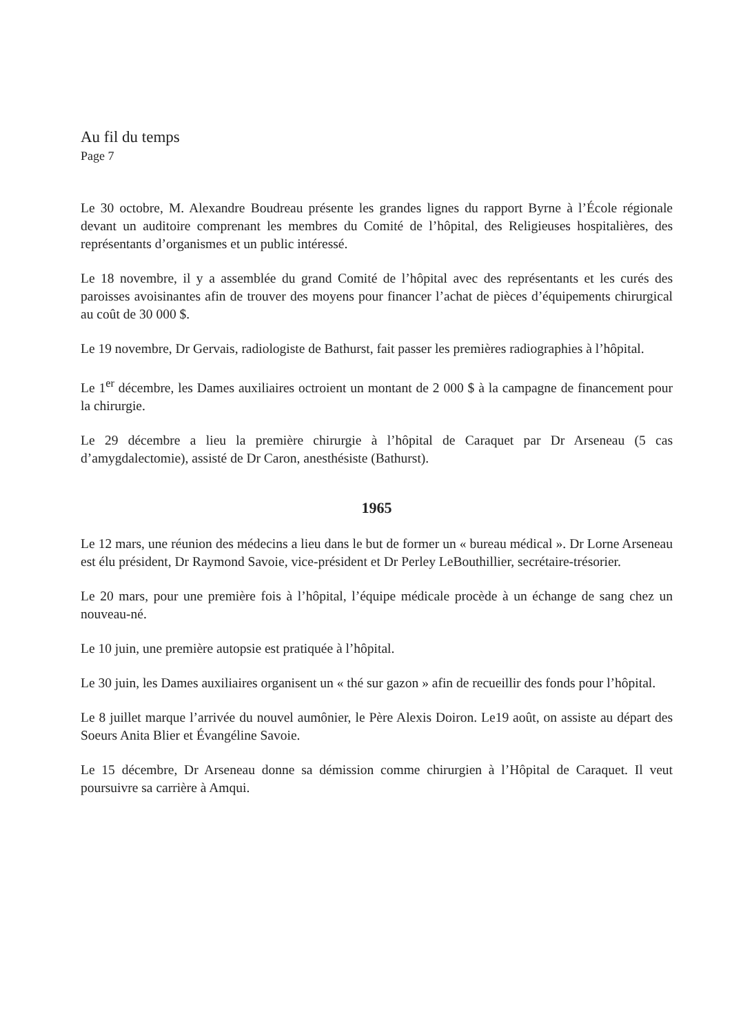Au fil du temps
Page 7
Le 30 octobre, M. Alexandre Boudreau présente les grandes lignes du rapport Byrne à l’École régionale devant un auditoire comprenant les membres du Comité de l’hôpital, des Religieuses hospitalières, des représentants d’organismes et un public intéressé.
Le 18 novembre, il y a assemblée du grand Comité de l’hôpital avec des représentants et les curés des paroisses avoisinantes afin de trouver des moyens pour financer l’achat de pièces d’équipements chirurgical au coût de 30 000 $.
Le 19 novembre, Dr Gervais, radiologiste de Bathurst, fait passer les premières radiographies à l’hôpital.
Le 1<sup>er</sup> décembre, les Dames auxiliaires octroient un montant de 2 000 $ à la campagne de financement pour la chirurgie.
Le 29 décembre a lieu la première chirurgie à l’hôpital de Caraquet par Dr Arseneau (5 cas d’amygdalectomie), assisté de Dr Caron, anesthésiste (Bathurst).
1965
Le 12 mars, une réunion des médecins a lieu dans le but de former un « bureau médical ». Dr Lorne Arseneau est élu président, Dr Raymond Savoie, vice-président et Dr Perley LeBouthillier, secrétaire-trésorier.
Le 20 mars, pour une première fois à l’hôpital, l’équipe médicale procède à un échange de sang chez un nouveau-né.
Le 10 juin, une première autopsie est pratiquée à l’hôpital.
Le 30 juin, les Dames auxiliaires organisent un « thé sur gazon » afin de recueillir des fonds pour l’hôpital.
Le 8 juillet marque l’arrivée du nouvel aumônier, le Père Alexis Doiron. Le19 août, on assiste au départ des Soeurs Anita Blier et Évangéline Savoie.
Le 15 décembre, Dr Arseneau donne sa démission comme chirurgien à l’Hôpital de Caraquet. Il veut poursuivre sa carrière à Amqui.